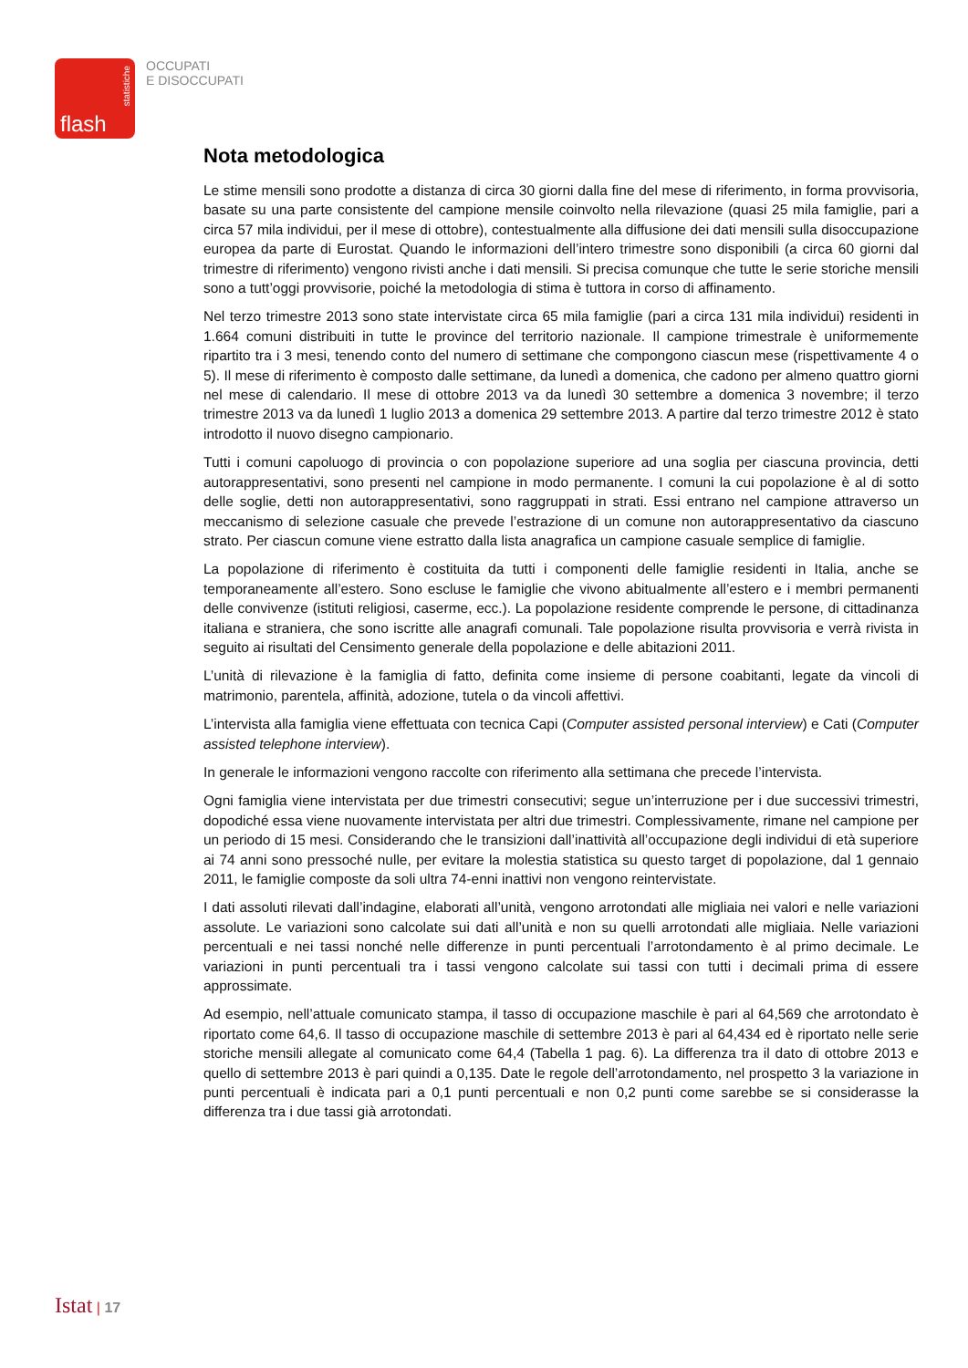statistiche
flash
OCCUPATI
E DISOCCUPATI
Nota metodologica
Le stime mensili sono prodotte a distanza di circa 30 giorni dalla fine del mese di riferimento, in forma provvisoria, basate su una parte consistente del campione mensile coinvolto nella rilevazione (quasi 25 mila famiglie, pari a circa 57 mila individui, per il mese di ottobre), contestualmente alla diffusione dei dati mensili sulla disoccupazione europea da parte di Eurostat. Quando le informazioni dell’intero trimestre sono disponibili (a circa 60 giorni dal trimestre di riferimento) vengono rivisti anche i dati mensili. Si precisa comunque che tutte le serie storiche mensili sono a tutt’oggi provvisorie, poiché la metodologia di stima è tuttora in corso di affinamento.
Nel terzo trimestre 2013 sono state intervistate circa 65 mila famiglie (pari a circa 131 mila individui) residenti in 1.664 comuni distribuiti in tutte le province del territorio nazionale. Il campione trimestrale è uniformemente ripartito tra i 3 mesi, tenendo conto del numero di settimane che compongono ciascun mese (rispettivamente 4 o 5). Il mese di riferimento è composto dalle settimane, da lunedì a domenica, che cadono per almeno quattro giorni nel mese di calendario. Il mese di ottobre 2013 va da lunedì 30 settembre a domenica 3 novembre; il terzo trimestre 2013 va da lunedì 1 luglio 2013 a domenica 29 settembre 2013. A partire dal terzo trimestre 2012 è stato introdotto il nuovo disegno campionario.
Tutti i comuni capoluogo di provincia o con popolazione superiore ad una soglia per ciascuna provincia, detti autorappresentativi, sono presenti nel campione in modo permanente. I comuni la cui popolazione è al di sotto delle soglie, detti non autorappresentativi, sono raggruppati in strati. Essi entrano nel campione attraverso un meccanismo di selezione casuale che prevede l’estrazione di un comune non autorappresentativo da ciascuno strato. Per ciascun comune viene estratto dalla lista anagrafica un campione casuale semplice di famiglie.
La popolazione di riferimento è costituita da tutti i componenti delle famiglie residenti in Italia, anche se temporaneamente all’estero. Sono escluse le famiglie che vivono abitualmente all’estero e i membri permanenti delle convivenze (istituti religiosi, caserme, ecc.). La popolazione residente comprende le persone, di cittadinanza italiana e straniera, che sono iscritte alle anagrafi comunali. Tale popolazione risulta provvisoria e verrà rivista in seguito ai risultati del Censimento generale della popolazione e delle abitazioni 2011.
L’unità di rilevazione è la famiglia di fatto, definita come insieme di persone coabitanti, legate da vincoli di matrimonio, parentela, affinità, adozione, tutela o da vincoli affettivi.
L’intervista alla famiglia viene effettuata con tecnica Capi (Computer assisted personal interview) e Cati (Computer assisted telephone interview).
In generale le informazioni vengono raccolte con riferimento alla settimana che precede l’intervista.
Ogni famiglia viene intervistata per due trimestri consecutivi; segue un’interruzione per i due successivi trimestri, dopodiché essa viene nuovamente intervistata per altri due trimestri. Complessivamente, rimane nel campione per un periodo di 15 mesi. Considerando che le transizioni dall’inattività all’occupazione degli individui di età superiore ai 74 anni sono pressoché nulle, per evitare la molestia statistica su questo target di popolazione, dal 1 gennaio 2011, le famiglie composte da soli ultra 74-enni inattivi non vengono reintervistate.
I dati assoluti rilevati dall’indagine, elaborati all’unità, vengono arrotondati alle migliaia nei valori e nelle variazioni assolute. Le variazioni sono calcolate sui dati all’unità e non su quelli arrotondati alle migliaia. Nelle variazioni percentuali e nei tassi nonché nelle differenze in punti percentuali l’arrotondamento è al primo decimale. Le variazioni in punti percentuali tra i tassi vengono calcolate sui tassi con tutti i decimali prima di essere approssimate.
Ad esempio, nell’attuale comunicato stampa, il tasso di occupazione maschile è pari al 64,569 che arrotondato è riportato come 64,6. Il tasso di occupazione maschile di settembre 2013 è pari al 64,434 ed è riportato nelle serie storiche mensili allegate al comunicato come 64,4 (Tabella 1 pag. 6). La differenza tra il dato di ottobre 2013 e quello di settembre 2013 è pari quindi a 0,135. Date le regole dell’arrotondamento, nel prospetto 3 la variazione in punti percentuali è indicata pari a 0,1 punti percentuali e non 0,2 punti come sarebbe se si considerasse la differenza tra i due tassi già arrotondati.
Istat | 17